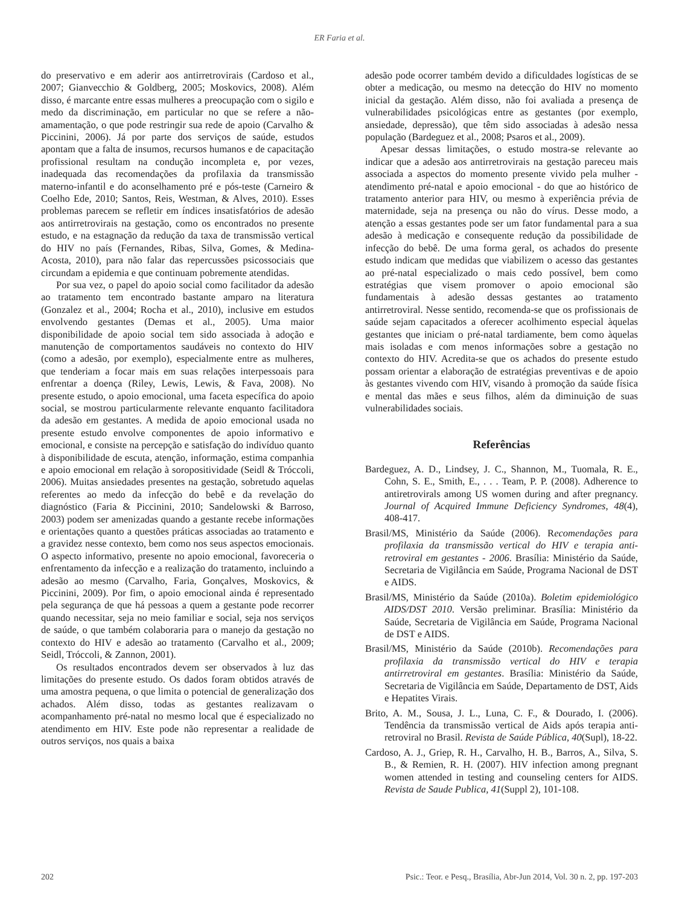ER Faria et al.
do preservativo e em aderir aos antirretrovirais (Cardoso et al., 2007; Gianvecchio & Goldberg, 2005; Moskovics, 2008). Além disso, é marcante entre essas mulheres a preocupação com o sigilo e medo da discriminação, em particular no que se refere a não-amamentação, o que pode restringir sua rede de apoio (Carvalho & Piccinini, 2006). Já por parte dos serviços de saúde, estudos apontam que a falta de insumos, recursos humanos e de capacitação profissional resultam na condução incompleta e, por vezes, inadequada das recomendações da profilaxia da transmissão materno-infantil e do aconselhamento pré e pós-teste (Carneiro & Coelho Ede, 2010; Santos, Reis, Westman, & Alves, 2010). Esses problemas parecem se refletir em índices insatisfatórios de adesão aos antirretrovirais na gestação, como os encontrados no presente estudo, e na estagnação da redução da taxa de transmissão vertical do HIV no país (Fernandes, Ribas, Silva, Gomes, & Medina-Acosta, 2010), para não falar das repercussões psicossociais que circundam a epidemia e que continuam pobremente atendidas.
Por sua vez, o papel do apoio social como facilitador da adesão ao tratamento tem encontrado bastante amparo na literatura (Gonzalez et al., 2004; Rocha et al., 2010), inclusive em estudos envolvendo gestantes (Demas et al., 2005). Uma maior disponibilidade de apoio social tem sido associada à adoção e manutenção de comportamentos saudáveis no contexto do HIV (como a adesão, por exemplo), especialmente entre as mulheres, que tenderiam a focar mais em suas relações interpessoais para enfrentar a doença (Riley, Lewis, Lewis, & Fava, 2008). No presente estudo, o apoio emocional, uma faceta específica do apoio social, se mostrou particularmente relevante enquanto facilitadora da adesão em gestantes. A medida de apoio emocional usada no presente estudo envolve componentes de apoio informativo e emocional, e consiste na percepção e satisfação do indivíduo quanto à disponibilidade de escuta, atenção, informação, estima companhia e apoio emocional em relação à soropositividade (Seidl & Tróccoli, 2006). Muitas ansiedades presentes na gestação, sobretudo aquelas referentes ao medo da infecção do bebê e da revelação do diagnóstico (Faria & Piccinini, 2010; Sandelowski & Barroso, 2003) podem ser amenizadas quando a gestante recebe informações e orientações quanto a questões práticas associadas ao tratamento e a gravidez nesse contexto, bem como nos seus aspectos emocionais. O aspecto informativo, presente no apoio emocional, favoreceria o enfrentamento da infecção e a realização do tratamento, incluindo a adesão ao mesmo (Carvalho, Faria, Gonçalves, Moskovics, & Piccinini, 2009). Por fim, o apoio emocional ainda é representado pela segurança de que há pessoas a quem a gestante pode recorrer quando necessitar, seja no meio familiar e social, seja nos serviços de saúde, o que também colaboraria para o manejo da gestação no contexto do HIV e adesão ao tratamento (Carvalho et al., 2009; Seidl, Tróccoli, & Zannon, 2001).
Os resultados encontrados devem ser observados à luz das limitações do presente estudo. Os dados foram obtidos através de uma amostra pequena, o que limita o potencial de generalização dos achados. Além disso, todas as gestantes realizavam o acompanhamento pré-natal no mesmo local que é especializado no atendimento em HIV. Este pode não representar a realidade de outros serviços, nos quais a baixa
adesão pode ocorrer também devido a dificuldades logísticas de se obter a medicação, ou mesmo na detecção do HIV no momento inicial da gestação. Além disso, não foi avaliada a presença de vulnerabilidades psicológicas entre as gestantes (por exemplo, ansiedade, depressão), que têm sido associadas à adesão nessa população (Bardeguez et al., 2008; Psaros et al., 2009).
Apesar dessas limitações, o estudo mostra-se relevante ao indicar que a adesão aos antirretrovirais na gestação pareceu mais associada a aspectos do momento presente vivido pela mulher - atendimento pré-natal e apoio emocional - do que ao histórico de tratamento anterior para HIV, ou mesmo à experiência prévia de maternidade, seja na presença ou não do vírus. Desse modo, a atenção a essas gestantes pode ser um fator fundamental para a sua adesão à medicação e consequente redução da possibilidade de infecção do bebê. De uma forma geral, os achados do presente estudo indicam que medidas que viabilizem o acesso das gestantes ao pré-natal especializado o mais cedo possível, bem como estratégias que visem promover o apoio emocional são fundamentais à adesão dessas gestantes ao tratamento antirretroviral. Nesse sentido, recomenda-se que os profissionais de saúde sejam capacitados a oferecer acolhimento especial àquelas gestantes que iniciam o pré-natal tardiamente, bem como àquelas mais isoladas e com menos informações sobre a gestação no contexto do HIV. Acredita-se que os achados do presente estudo possam orientar a elaboração de estratégias preventivas e de apoio às gestantes vivendo com HIV, visando à promoção da saúde física e mental das mães e seus filhos, além da diminuição de suas vulnerabilidades sociais.
Referências
Bardeguez, A. D., Lindsey, J. C., Shannon, M., Tuomala, R. E., Cohn, S. E., Smith, E., . . . Team, P. P. (2008). Adherence to antiretrovirals among US women during and after pregnancy. Journal of Acquired Immune Deficiency Syndromes, 48(4), 408-417.
Brasil/MS, Ministério da Saúde (2006). Recomendações para profilaxia da transmissão vertical do HIV e terapia anti-retroviral em gestantes - 2006. Brasília: Ministério da Saúde, Secretaria de Vigilância em Saúde, Programa Nacional de DST e AIDS.
Brasil/MS, Ministério da Saúde (2010a). Boletim epidemiológico AIDS/DST 2010. Versão preliminar. Brasília: Ministério da Saúde, Secretaria de Vigilância em Saúde, Programa Nacional de DST e AIDS.
Brasil/MS, Ministério da Saúde (2010b). Recomendações para profilaxia da transmissão vertical do HIV e terapia antirretroviral em gestantes. Brasília: Ministério da Saúde, Secretaria de Vigilância em Saúde, Departamento de DST, Aids e Hepatites Virais.
Brito, A. M., Sousa, J. L., Luna, C. F., & Dourado, I. (2006). Tendência da transmissão vertical de Aids após terapia anti-retroviral no Brasil. Revista de Saúde Pública, 40(Supl), 18-22.
Cardoso, A. J., Griep, R. H., Carvalho, H. B., Barros, A., Silva, S. B., & Remien, R. H. (2007). HIV infection among pregnant women attended in testing and counseling centers for AIDS. Revista de Saude Publica, 41(Suppl 2), 101-108.
202 Psic.: Teor. e Pesq., Brasília, Abr-Jun 2014, Vol. 30 n. 2, pp. 197-203